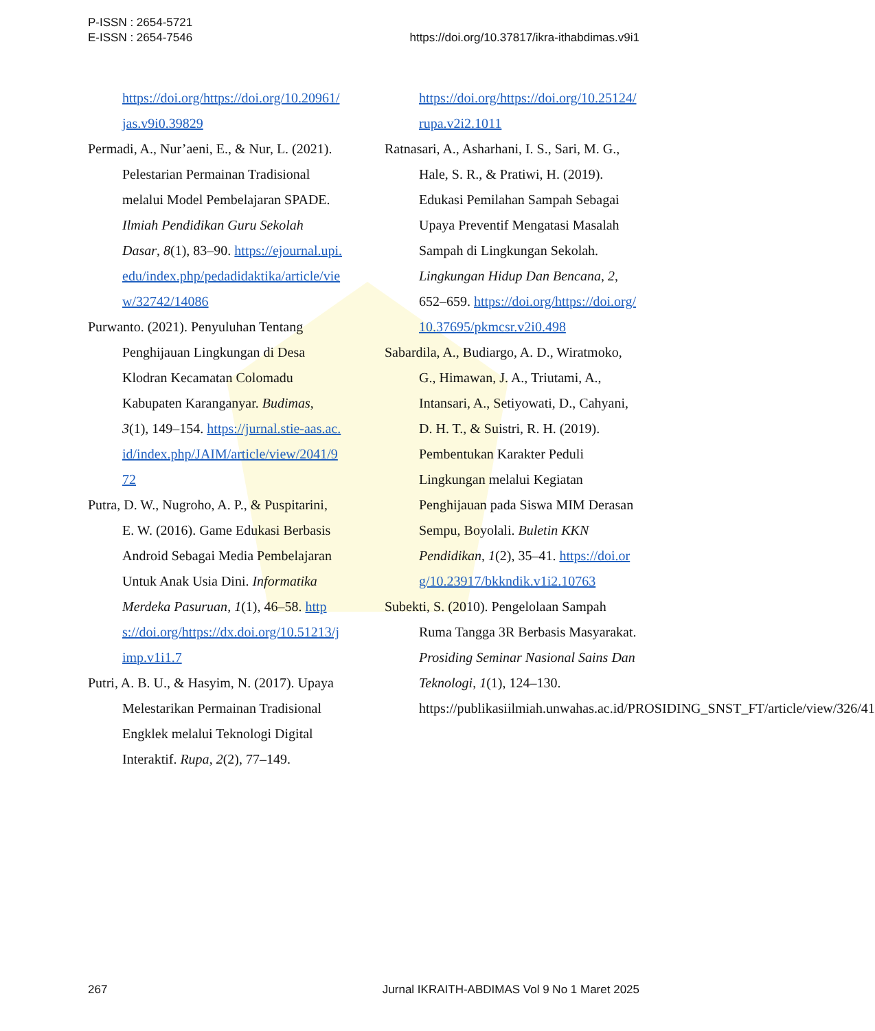P-ISSN : 2654-5721
E-ISSN : 2654-7546
https://doi.org/10.37817/ikra-ithabdimas.v9i1
https://doi.org/https://doi.org/10.20961/jas.v9i0.39829
Permadi, A., Nur’aeni, E., & Nur, L. (2021). Pelestarian Permainan Tradisional melalui Model Pembelajaran SPADE. Ilmiah Pendidikan Guru Sekolah Dasar, 8(1), 83–90. https://ejournal.upi.edu/index.php/pedadidaktika/article/view/32742/14086
Purwanto. (2021). Penyuluhan Tentang Penghijauan Lingkungan di Desa Klodran Kecamatan Colomadu Kabupaten Karanganyar. Budimas, 3(1), 149–154. https://jurnal.stie-aas.ac.id/index.php/JAIM/article/view/2041/972
Putra, D. W., Nugroho, A. P., & Puspitarini, E. W. (2016). Game Edukasi Berbasis Android Sebagai Media Pembelajaran Untuk Anak Usia Dini. Informatika Merdeka Pasuruan, 1(1), 46–58. https://doi.org/https://dx.doi.org/10.51213/jimp.v1i1.7
Putri, A. B. U., & Hasyim, N. (2017). Upaya Melestarikan Permainan Tradisional Engklek melalui Teknologi Digital Interaktif. Rupa, 2(2), 77–149.
https://doi.org/https://doi.org/10.25124/rupa.v2i2.1011
Ratnasari, A., Asharhani, I. S., Sari, M. G., Hale, S. R., & Pratiwi, H. (2019). Edukasi Pemilahan Sampah Sebagai Upaya Preventif Mengatasi Masalah Sampah di Lingkungan Sekolah. Lingkungan Hidup Dan Bencana, 2, 652–659. https://doi.org/https://doi.org/10.37695/pkmcsr.v2i0.498
Sabardila, A., Budiargo, A. D., Wiratmoko, G., Himawan, J. A., Triutami, A., Intansari, A., Setiyowati, D., Cahyani, D. H. T., & Suistri, R. H. (2019). Pembentukan Karakter Peduli Lingkungan melalui Kegiatan Penghijauan pada Siswa MIM Derasan Sempu, Boyolali. Buletin KKN Pendidikan, 1(2), 35–41. https://doi.org/10.23917/bkkndik.v1i2.10763
Subekti, S. (2010). Pengelolaan Sampah Ruma Tangga 3R Berbasis Masyarakat. Prosiding Seminar Nasional Sains Dan Teknologi, 1(1), 124–130. https://publikasiilmiah.unwahas.ac.id/PROSIDING_SNST_FT/article/view/326/41
267 Jurnal IKRAITH-ABDIMAS Vol 9 No 1 Maret 2025